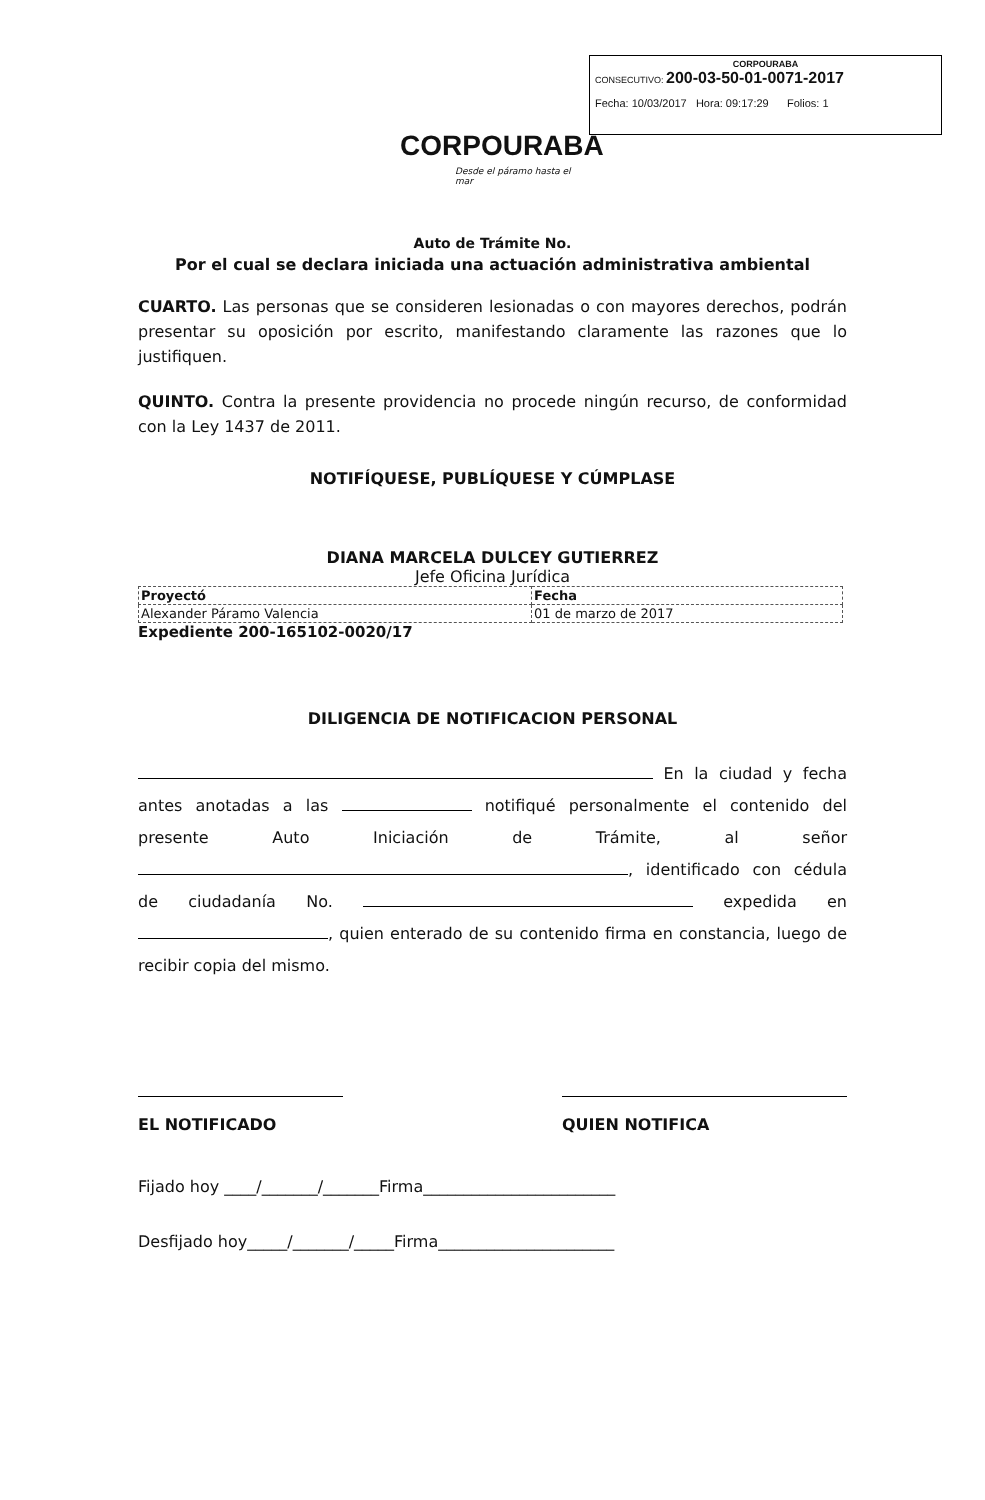CORPOURABA
CONSECUTIVO: 200-03-50-01-0071-2017
Fecha: 10/03/2017 Hora: 09:17:29 Folios: 1
CORPOURABA
Desde el páramo hasta el mar
Auto de Trámite No.
Por el cual se declara iniciada una actuación administrativa ambiental
CUARTO. Las personas que se consideren lesionadas o con mayores derechos, podrán presentar su oposición por escrito, manifestando claramente las razones que lo justifiquen.
QUINTO. Contra la presente providencia no procede ningún recurso, de conformidad con la Ley 1437 de 2011.
NOTIFÍQUESE, PUBLÍQUESE Y CÚMPLASE
DIANA MARCELA DULCEY GUTIERREZ
Jefe Oficina Jurídica
| Proyectó | Fecha |
| Alexander Páramo Valencia | 01 de marzo de 2017 |
Expediente 200-165102-0020/17
DILIGENCIA DE NOTIFICACION PERSONAL
En la ciudad y fecha antes anotadas a las notifiqué personalmente el contenido del presente Auto Iniciación de Trámite, al señor , identificado con cédula de ciudadanía No. expedida en , quien enterado de su contenido firma en constancia, luego de recibir copia del mismo.
EL NOTIFICADO QUIEN NOTIFICA
Fijado hoy ____/_______/_______Firma________________________
Desfijado hoy_____/_______/_____Firma______________________